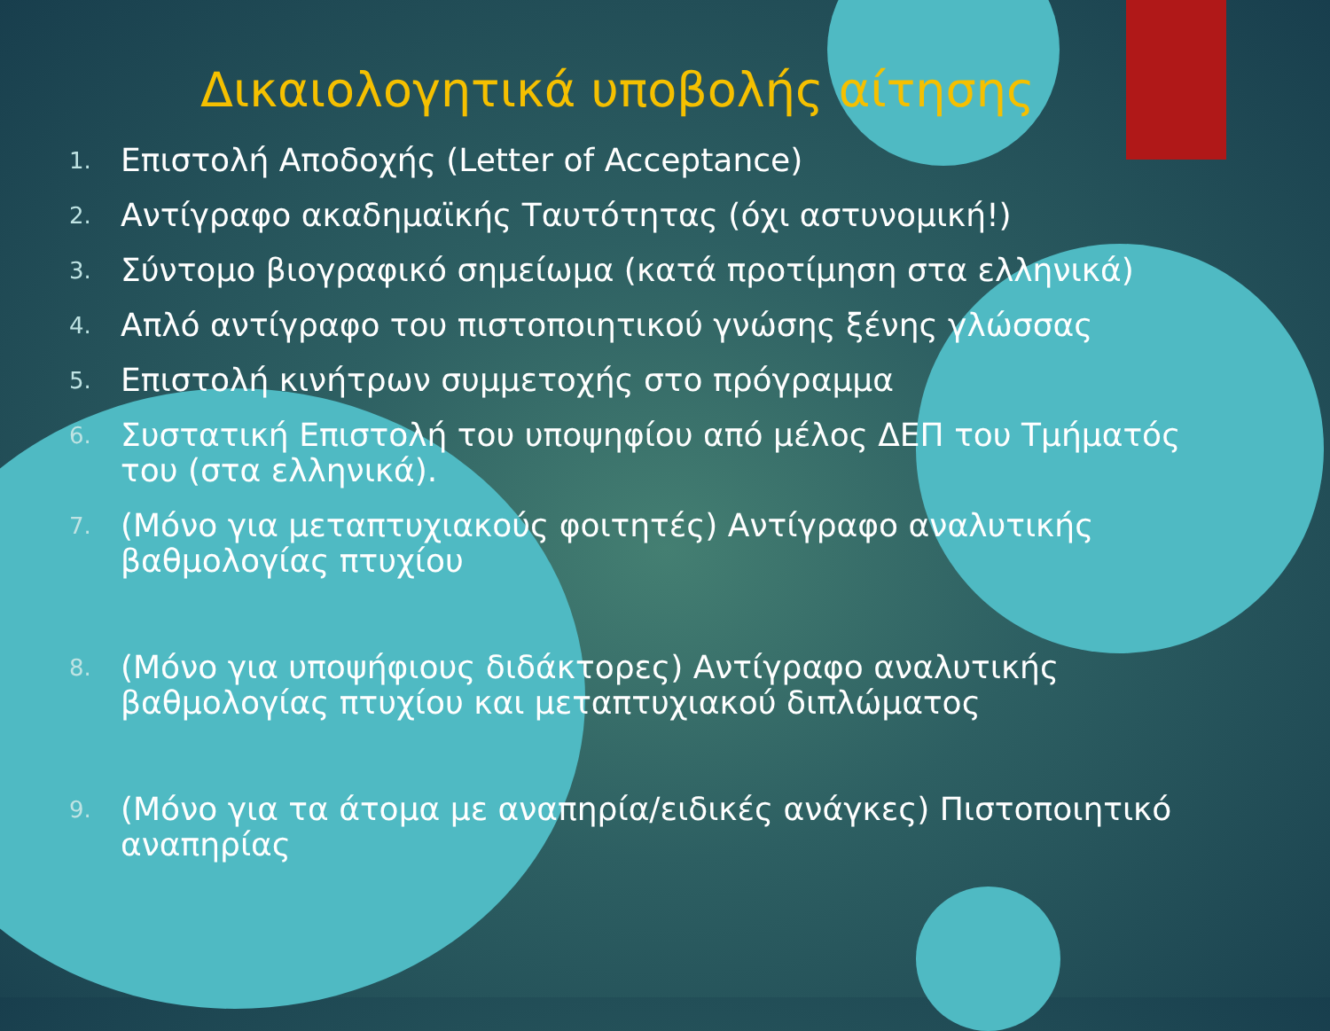Δικαιολογητικά υποβολής αίτησης
1. Επιστολή Αποδοχής (Letter of Acceptance)
2. Αντίγραφο ακαδημαϊκής Ταυτότητας (όχι αστυνομική!)
3. Σύντομο βιογραφικό σημείωμα (κατά προτίμηση στα ελληνικά)
4. Απλό αντίγραφο του πιστοποιητικού γνώσης ξένης γλώσσας
5. Επιστολή κινήτρων συμμετοχής στο πρόγραμμα
6. Συστατική Επιστολή του υποψηφίου από μέλος ΔΕΠ του Τμήματός του (στα ελληνικά).
7. (Μόνο για μεταπτυχιακούς φοιτητές) Αντίγραφο αναλυτικής βαθμολογίας πτυχίου
8. (Μόνο για υποψήφιους διδάκτορες) Αντίγραφο αναλυτικής βαθμολογίας πτυχίου και μεταπτυχιακού διπλώματος
9. (Μόνο για τα άτομα με αναπηρία/ειδικές ανάγκες) Πιστοποιητικό αναπηρίας